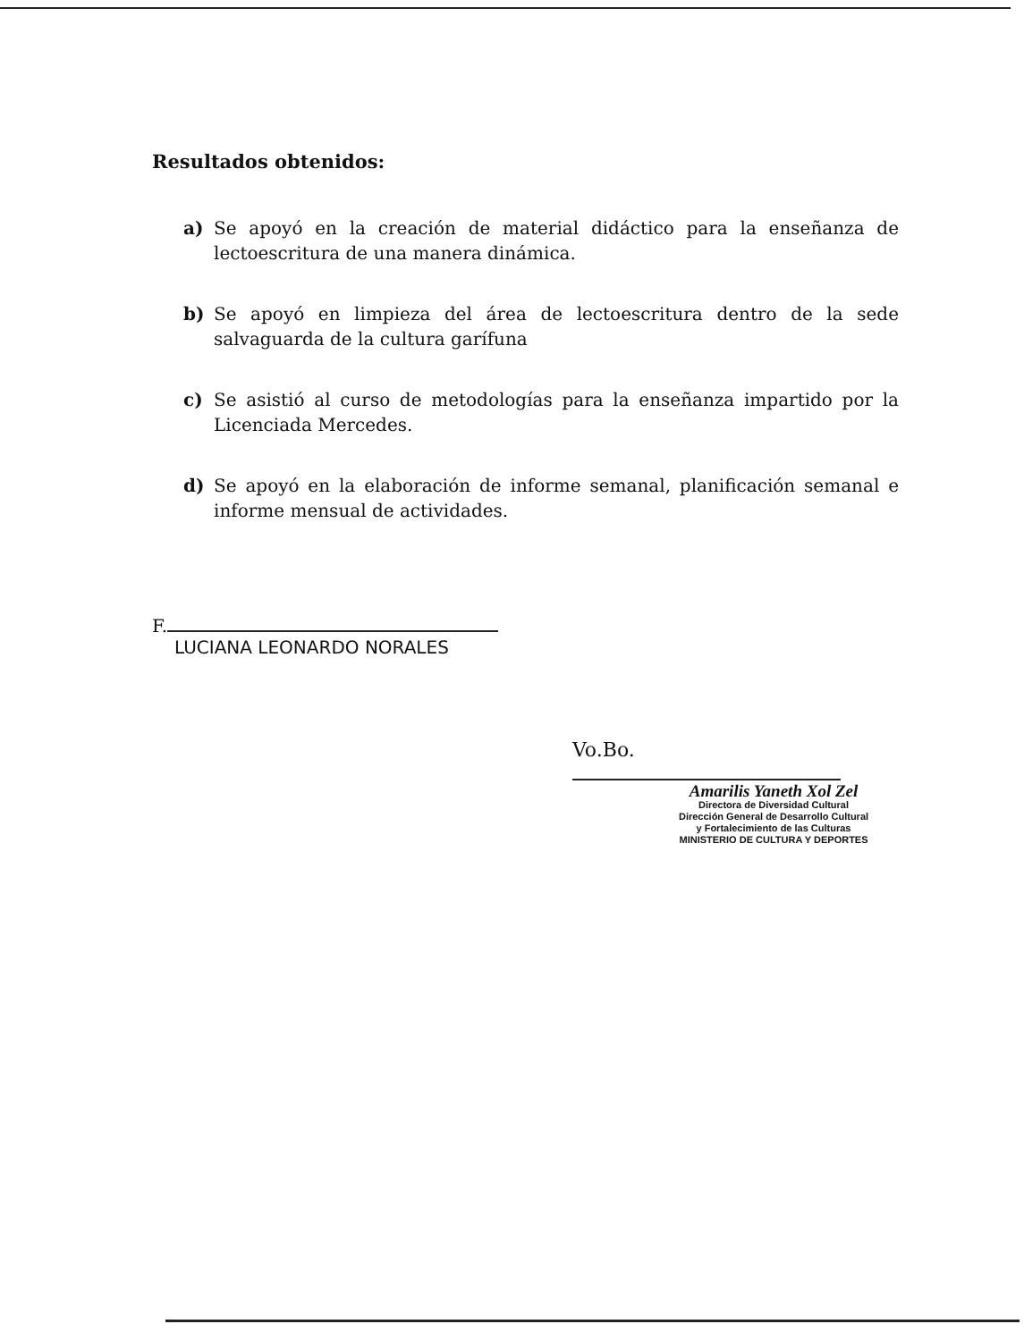Resultados obtenidos:
a) Se apoyó en la creación de material didáctico para la enseñanza de lectoescritura de una manera dinámica.
b) Se apoyó en limpieza del área de lectoescritura dentro de la sede salvaguarda de la cultura garífuna
c) Se asistió al curso de metodologías para la enseñanza impartido por la Licenciada Mercedes.
d) Se apoyó en la elaboración de informe semanal, planificación semanal e informe mensual de actividades.
F.
LUCIANA LEONARDO NORALES
Vo.Bo.
Amarilis Yaneth Xol Zel
Directora de Diversidad Cultural
Dirección General de Desarrollo Cultural
y Fortalecimiento de las Culturas
MINISTERIO DE CULTURA Y DEPORTES